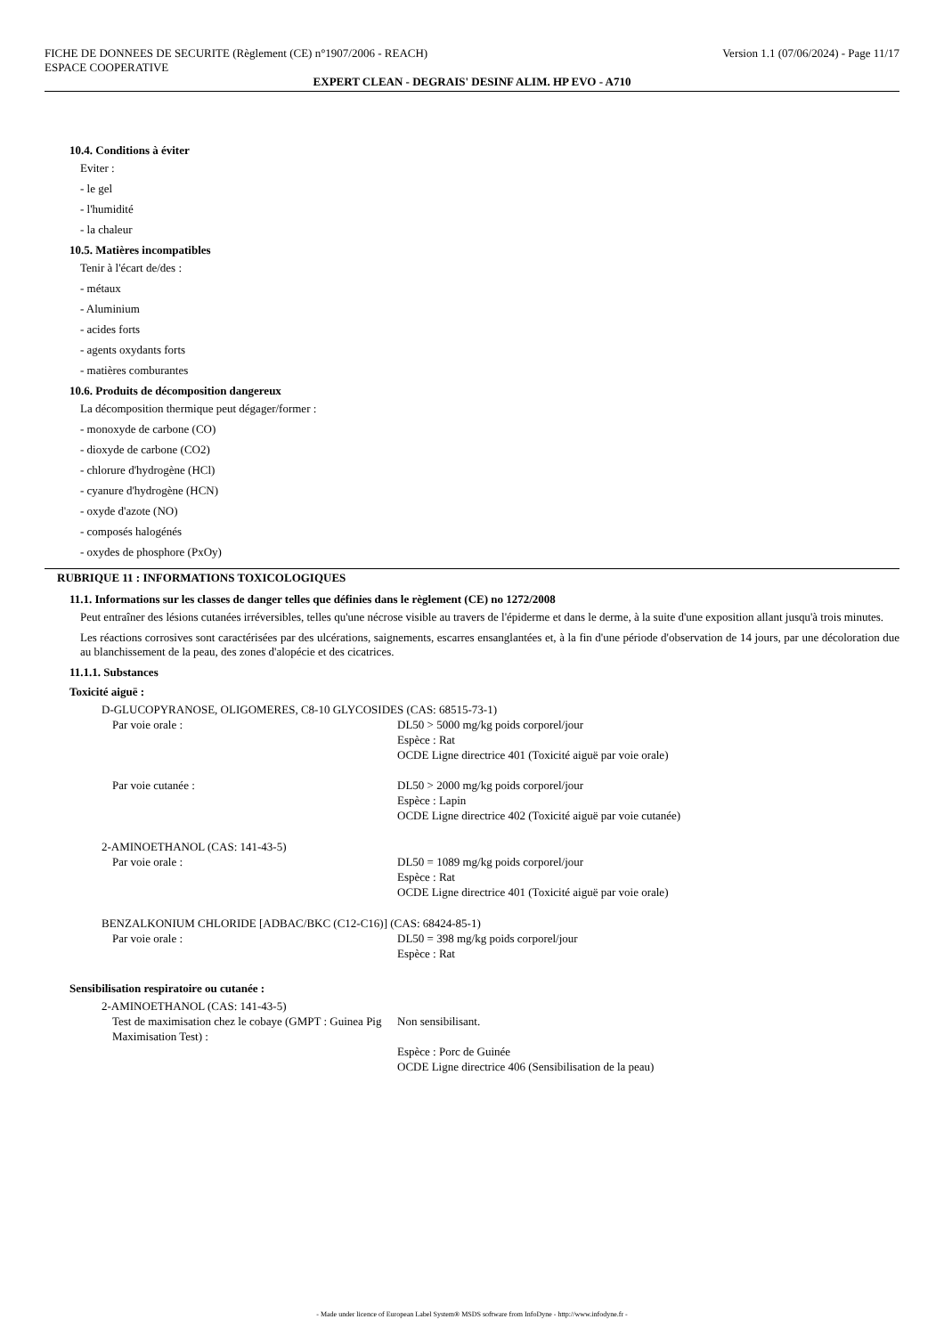FICHE DE DONNEES DE SECURITE (Règlement (CE) n°1907/2006 - REACH) Version 1.1 (07/06/2024) - Page 11/17
ESPACE COOPERATIVE
EXPERT CLEAN - DEGRAIS' DESINF ALIM. HP EVO - A710
10.4. Conditions à éviter
Eviter :
- le gel
- l'humidité
- la chaleur
10.5. Matières incompatibles
Tenir à l'écart de/des :
- métaux
- Aluminium
- acides forts
- agents oxydants forts
- matières comburantes
10.6. Produits de décomposition dangereux
La décomposition thermique peut dégager/former :
- monoxyde de carbone (CO)
- dioxyde de carbone (CO2)
- chlorure d'hydrogène (HCl)
- cyanure d'hydrogène (HCN)
- oxyde d'azote (NO)
- composés halogénés
- oxydes de phosphore (PxOy)
RUBRIQUE 11 : INFORMATIONS TOXICOLOGIQUES
11.1. Informations sur les classes de danger telles que définies dans le règlement (CE) no 1272/2008
Peut entraîner des lésions cutanées irréversibles, telles qu'une nécrose visible au travers de l'épiderme et dans le derme, à la suite d'une exposition allant jusqu'à trois minutes.
Les réactions corrosives sont caractérisées par des ulcérations, saignements, escarres ensanglantées et, à la fin d'une période d'observation de 14 jours, par une décoloration due au blanchissement de la peau, des zones d'alopécie et des cicatrices.
11.1.1. Substances
Toxicité aiguë :
D-GLUCOPYRANOSE, OLIGOMERES, C8-10 GLYCOSIDES (CAS: 68515-73-1)
| Par voie orale : | DL50 > 5000 mg/kg poids corporel/jour Espèce : Rat OCDE Ligne directrice 401 (Toxicité aiguë par voie orale) |
| Par voie cutanée : | DL50 > 2000 mg/kg poids corporel/jour Espèce : Lapin OCDE Ligne directrice 402 (Toxicité aiguë par voie cutanée) |
2-AMINOETHANOL (CAS: 141-43-5)
| Par voie orale : | DL50 = 1089 mg/kg poids corporel/jour Espèce : Rat OCDE Ligne directrice 401 (Toxicité aiguë par voie orale) |
BENZALKONIUM CHLORIDE [ADBAC/BKC (C12-C16)] (CAS: 68424-85-1)
| Par voie orale : | DL50 = 398 mg/kg poids corporel/jour Espèce : Rat |
Sensibilisation respiratoire ou cutanée :
2-AMINOETHANOL (CAS: 141-43-5)
| Test de maximisation chez le cobaye (GMPT : Guinea Pig Maximisation Test) : | Non sensibilisant. Espèce : Porc de Guinée OCDE Ligne directrice 406 (Sensibilisation de la peau) |
- Made under licence of European Label System® MSDS software from InfoDyne - http://www.infodyne.fr -